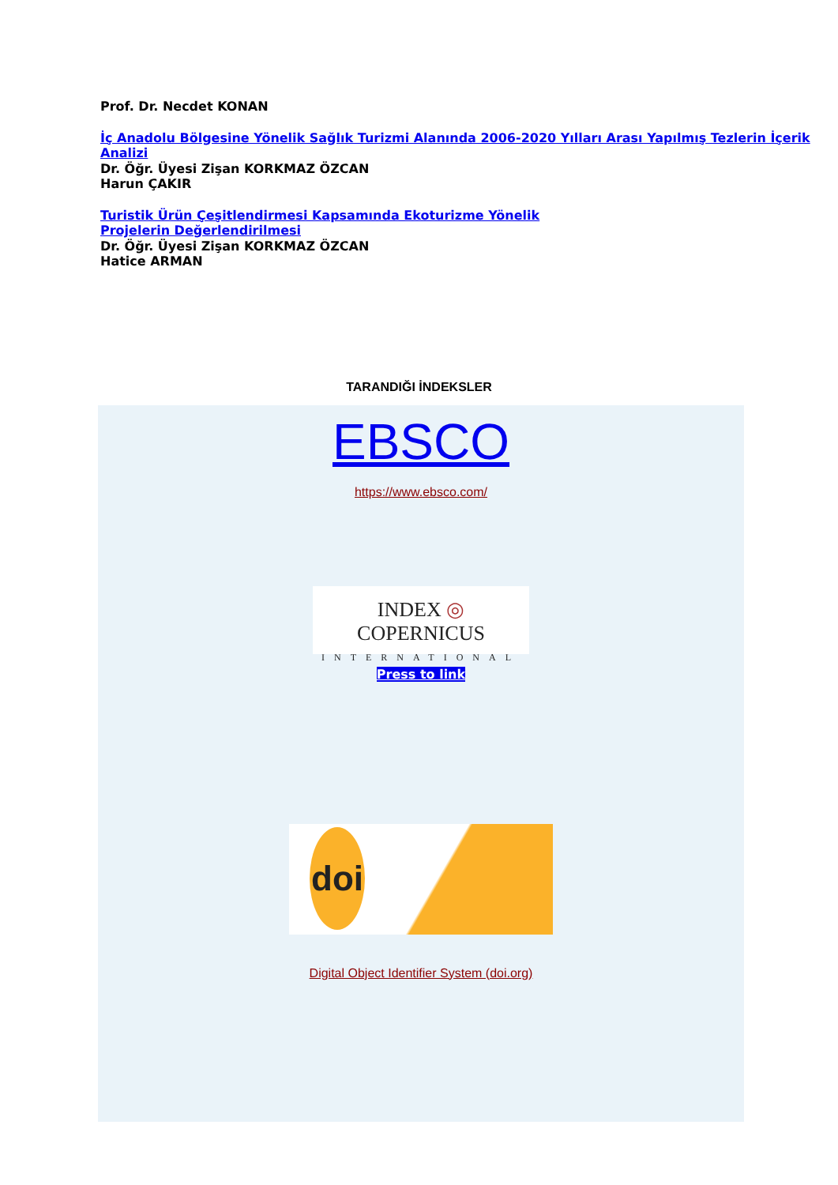Prof. Dr. Necdet KONAN
İç Anadolu Bölgesine Yönelik Sağlık Turizmi Alanında 2006-2020 Yılları Arası Yapılmış Tezlerin İçerik Analizi
Dr. Öğr. Üyesi Zişan KORKMAZ ÖZCAN
Harun ÇAKIR
Turistik Ürün Çeşitlendirmesi Kapsamında Ekoturizme Yönelik
Projelerin Değerlendirilmesi
Dr. Öğr. Üyesi Zişan KORKMAZ ÖZCAN
Hatice ARMAN
TARANDIĞI İNDEKSLER
EBSCO
https://www.ebsco.com/
INDEX ◎ COPERNICUS
INTERNATIONAL
Press to link
doi
Digital Object Identifier System (doi.org)